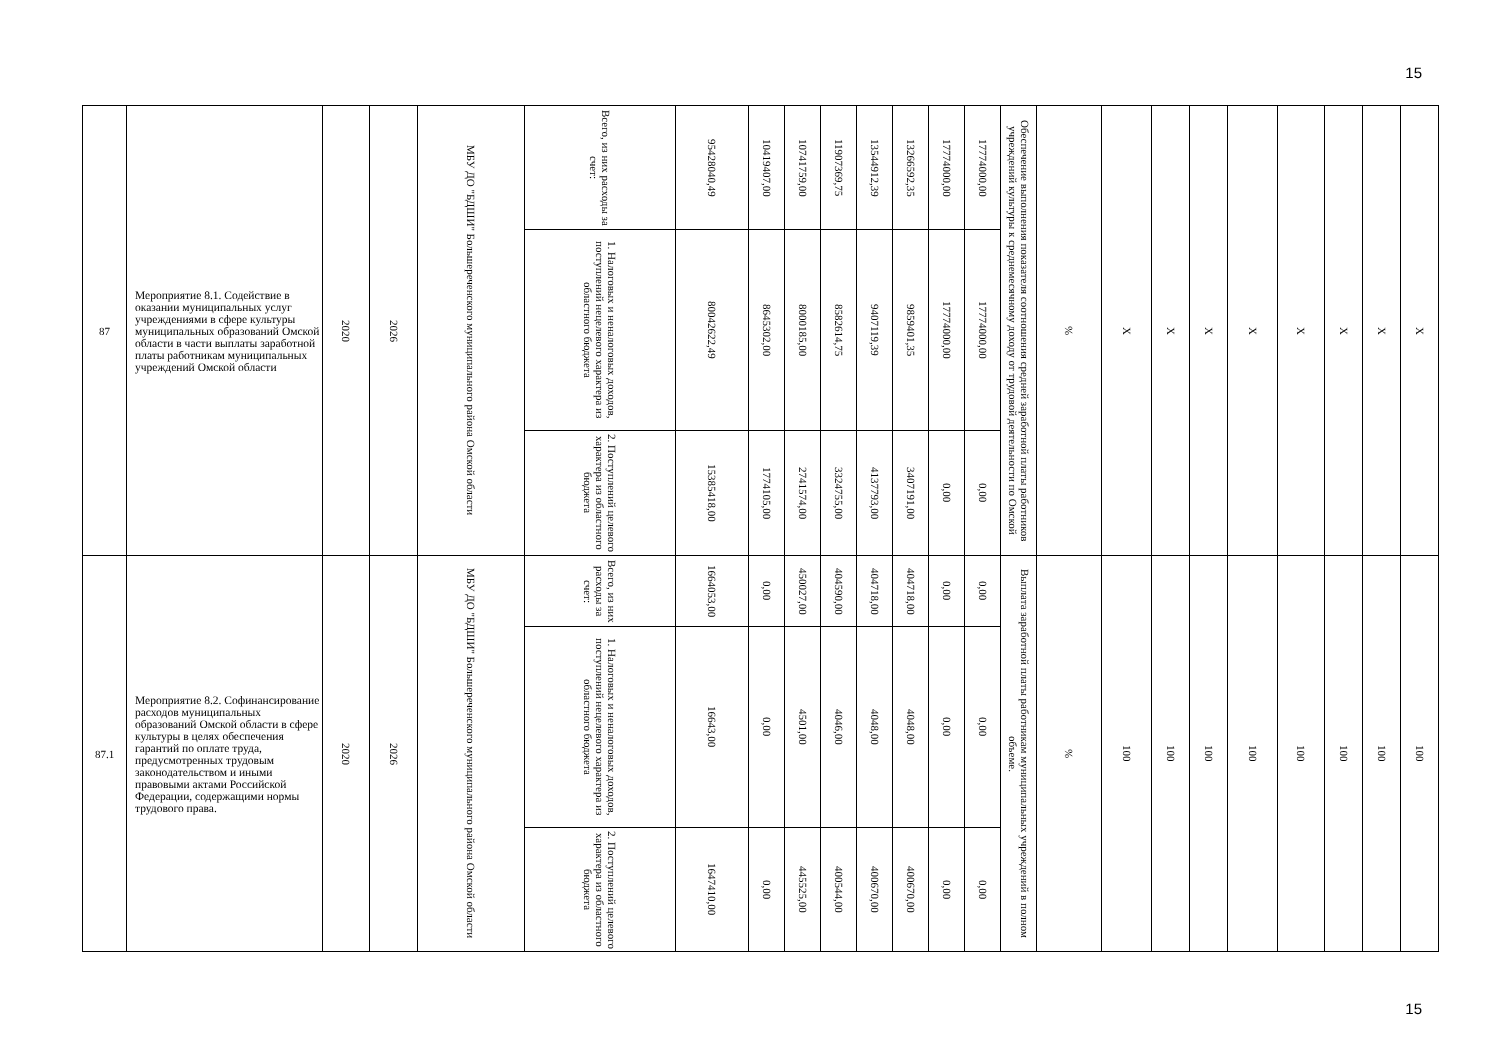15
| 87 | Мероприятие 8.1. Содействие в оказании муниципальных услуг учреждениями в сфере культуры муниципальных образований Омской области в части выплаты заработной платы работникам муниципальных учреждений Омской области | 2020 | 2026 | МБУ ДО "БДШИ" Большереченского муниципального района Омской области | Всего, из них расходы за счет: | 95428040,49 | 10419407,00 | 10741759,00 | 11907369,75 | 13544912,39 | 13266592,35 | 17774000,00 | 17774000,00 | Обеспечение выполнения показателя соотношения средней заработной платы работников учреждений культуры к среднемесячному доходу от трудовой деятельности по Омской | % | X | X | X | X | X | X | X | X |
| | | | | | 1. Налоговых и неналоговых доходов, поступлений нецелевого характера из областного бюджета | 80042622,49 | 8645302,00 | 8000185,00 | 8582614,75 | 9407119,39 | 9859401,35 | 17774000,00 | 17774000,00 | | | | | | | | | | |
| | | | | | 2. Поступлений целевого характера из областного бюджета | 15385418,00 | 1774105,00 | 2741574,00 | 3324755,00 | 4137793,00 | 3407191,00 | 0,00 | 0,00 | | | | | | | | | | |
| 87.1 | Мероприятие 8.2. Софинансирование расходов муниципальных образований Омской области в сфере культуры в целях обеспечения гарантий по оплате труда, предусмотренных трудовым законодательством и иными правовыми актами Российской Федерации, содержащими нормы трудового права. | 2020 | 2026 | МБУ ДО "БДШИ" Большереченского муниципального района Омской области | Всего, из них расходы за счет: | 1664053,00 | 0,00 | 450027,00 | 404590,00 | 404718,00 | 404718,00 | 0,00 | 0,00 | Выплата заработной платы работникам муниципальных учреждений в полном объеме. | % | 100 | 100 | 100 | 100 | 100 | 100 | 100 | 100 |
| | | | | | 1. Налоговых и неналоговых доходов, поступлений нецелевого характера из областного бюджета | 16643,00 | 0,00 | 4501,00 | 4046,00 | 4048,00 | 4048,00 | 0,00 | 0,00 | | | | | | | | | | |
| | | | | | 2. Поступлений целевого характера из областного бюджета | 1647410,00 | 0,00 | 445525,00 | 400544,00 | 400670,00 | 400670,00 | 0,00 | 0,00 | | | | | | | | | | |
15